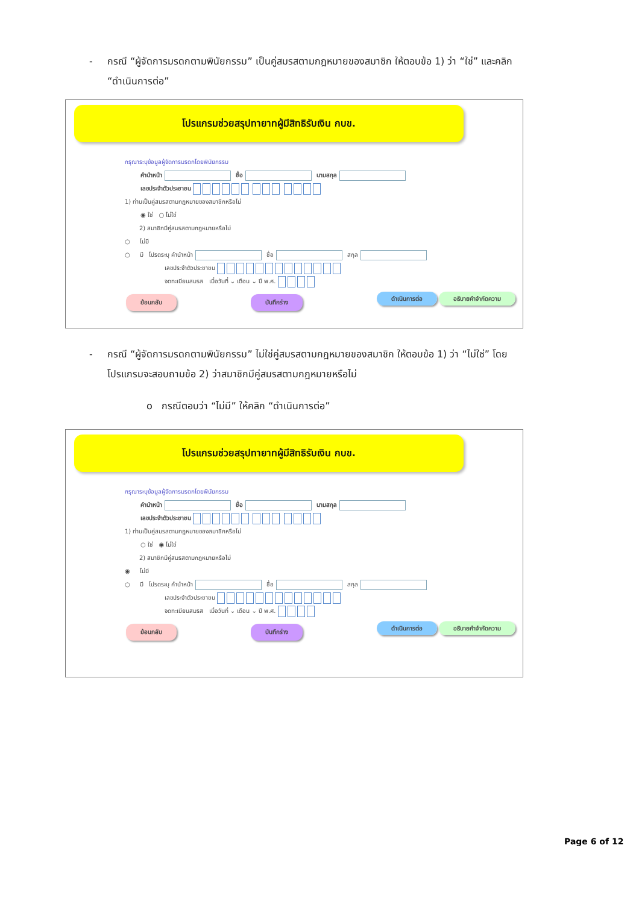- กรณี “ผู้จัดการมรดกตามพินัยกรรม” เป็นคู่สมรสตามกฎหมายของสมาชิก ให้ตอบข้อ 1) ว่า “ใช่” และคลิก “ดำเนินการต่อ”
โปรแกรมช่วยสรุปทายาทผู้มีสิทธิรับเงิน กบข.
กรุณาระบุข้อมูลผู้จัดการมรดกโดยพินัยกรรม
คำนำหน้า ชื่อ นามสกุล
เลขประจำตัวประชาชน
1) ท่านเป็นคู่สมรสตามกฎหมายของสมาชิกหรือไม่
◉ ใช่ ○ ไม่ใช่
2) สมาชิกมีคู่สมรสตามกฎหมายหรือไม่
○ ไม่มี
○ มี โปรดระบุ คำนำหน้า ชื่อ สกุล
เลขประจำตัวประชาชน
จดทะเบียนสมรส เมื่อวันที่ ⌄ เดือน ⌄ ปี พ.ศ.
ย้อนกลับ บันทึกร่าง ดำเนินการต่อ อธิบายคำจำกัดความ
- กรณี “ผู้จัดการมรดกตามพินัยกรรม” ไม่ใช่คู่สมรสตามกฎหมายของสมาชิก ให้ตอบข้อ 1) ว่า “ไม่ใช่” โดยโปรแกรมจะสอบถามข้อ 2) ว่าสมาชิกมีคู่สมรสตามกฎหมายหรือไม่
o กรณีตอบว่า “ไม่มี” ให้คลิก “ดำเนินการต่อ”
โปรแกรมช่วยสรุปทายาทผู้มีสิทธิรับเงิน กบข.
กรุณาระบุข้อมูลผู้จัดการมรดกโดยพินัยกรรม
คำนำหน้า ชื่อ นามสกุล
เลขประจำตัวประชาชน
1) ท่านเป็นคู่สมรสตามกฎหมายของสมาชิกหรือไม่
○ ใช่ ◉ ไม่ใช่
2) สมาชิกมีคู่สมรสตามกฎหมายหรือไม่
◉ ไม่มี
○ มี โปรดระบุ คำนำหน้า ชื่อ สกุล
เลขประจำตัวประชาชน
จดทะเบียนสมรส เมื่อวันที่ ⌄ เดือน ⌄ ปี พ.ศ.
ย้อนกลับ บันทึกร่าง ดำเนินการต่อ อธิบายคำจำกัดความ
Page 6 of 12